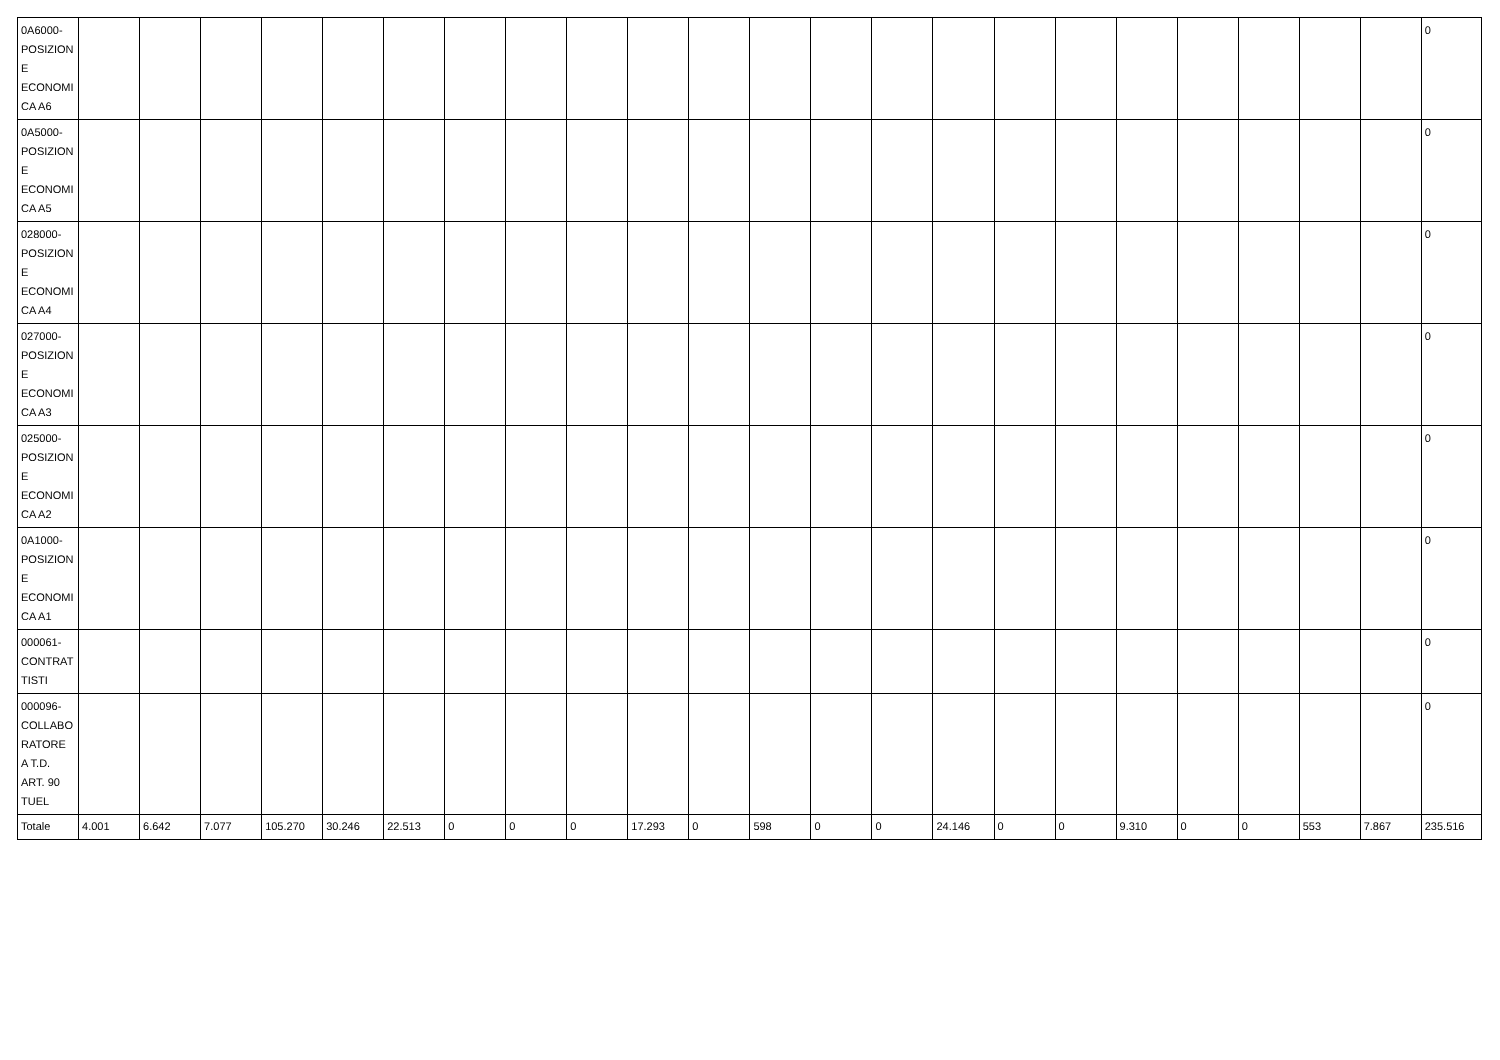| 0A6000- POSIZION E ECONOMI CA A6 | | | | | | | | | | | | | | | | | | | | | | | 0 |
| 0A5000- POSIZION E ECONOMI CA A5 | | | | | | | | | | | | | | | | | | | | | | | 0 |
| 028000- POSIZION E ECONOMI CA A4 | | | | | | | | | | | | | | | | | | | | | | | 0 |
| 027000- POSIZION E ECONOMI CA A3 | | | | | | | | | | | | | | | | | | | | | | | 0 |
| 025000- POSIZION E ECONOMI CA A2 | | | | | | | | | | | | | | | | | | | | | | | 0 |
| 0A1000- POSIZION E ECONOMI CA A1 | | | | | | | | | | | | | | | | | | | | | | | 0 |
| 000061- CONTRAT TISTI | | | | | | | | | | | | | | | | | | | | | | | 0 |
| 000096- COLLABO RATORE A T.D. ART. 90 TUEL | | | | | | | | | | | | | | | | | | | | | | | 0 |
| Totale | 4.001 | 6.642 | 7.077 | 105.270 | 30.246 | 22.513 | 0 | 0 | 0 | 17.293 | 0 | 598 | 0 | 0 | 24.146 | 0 | 0 | 9.310 | 0 | 0 | 553 | 7.867 | 235.516 |